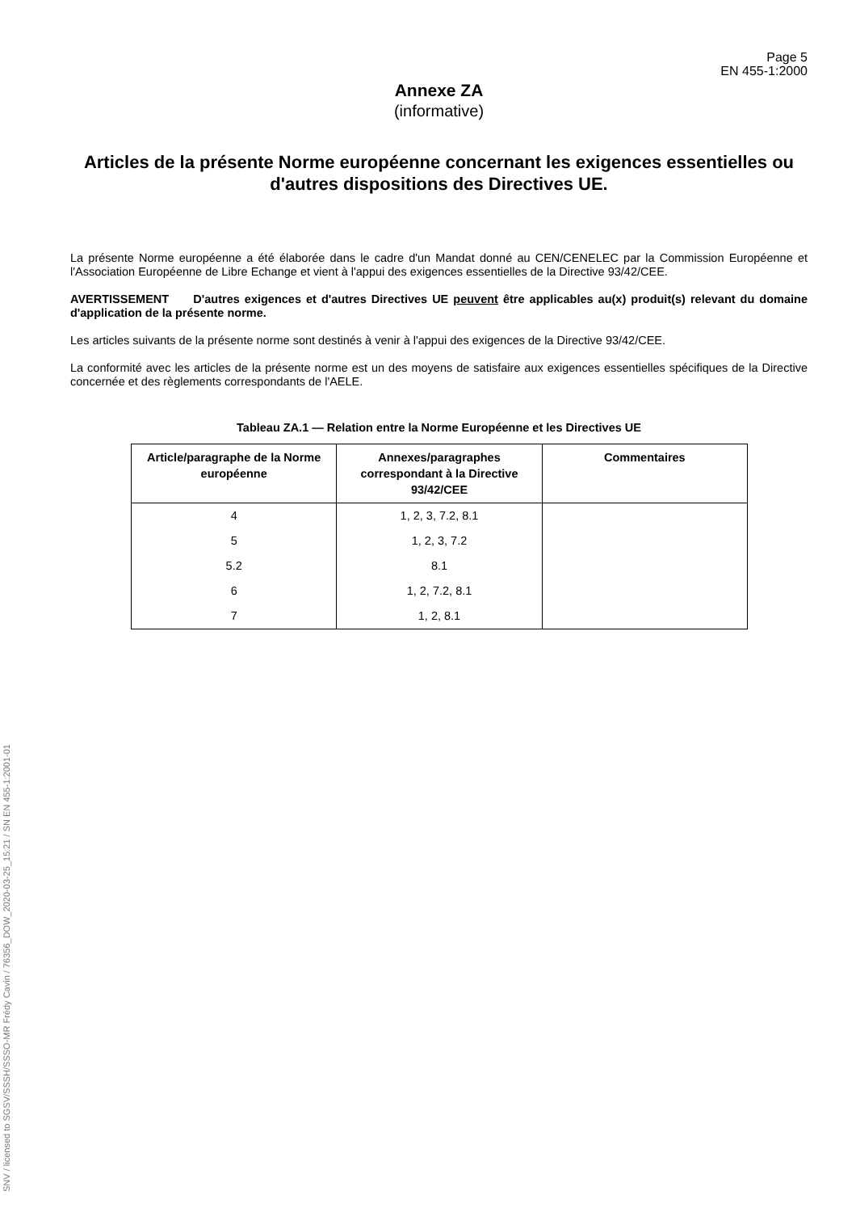Page 5
EN 455-1:2000
Annexe ZA
(informative)
Articles de la présente Norme européenne concernant les exigences essentielles ou d'autres dispositions des Directives UE.
La présente Norme européenne a été élaborée dans le cadre d'un Mandat donné au CEN/CENELEC par la Commission Européenne et l'Association Européenne de Libre Echange et vient à l'appui des exigences essentielles de la Directive 93/42/CEE.
AVERTISSEMENT D'autres exigences et d'autres Directives UE peuvent être applicables au(x) produit(s) relevant du domaine d'application de la présente norme.
Les articles suivants de la présente norme sont destinés à venir à l'appui des exigences de la Directive 93/42/CEE.
La conformité avec les articles de la présente norme est un des moyens de satisfaire aux exigences essentielles spécifiques de la Directive concernée et des règlements correspondants de l'AELE.
Tableau ZA.1 — Relation entre la Norme Européenne et les Directives UE
| Article/paragraphe de la Norme européenne | Annexes/paragraphes correspondant à la Directive 93/42/CEE | Commentaires |
| --- | --- | --- |
| 4 | 1, 2, 3, 7.2, 8.1 | |
| 5 | 1, 2, 3, 7.2 | |
| 5.2 | 8.1 | |
| 6 | 1, 2, 7.2, 8.1 | |
| 7 | 1, 2, 8.1 | |
SNV / licensed to SGSV/SSSH/SSSO-MR Frédy Cavin / 76356_DOW_2020-03-25_15:21 / SN EN 455-1:2001-01